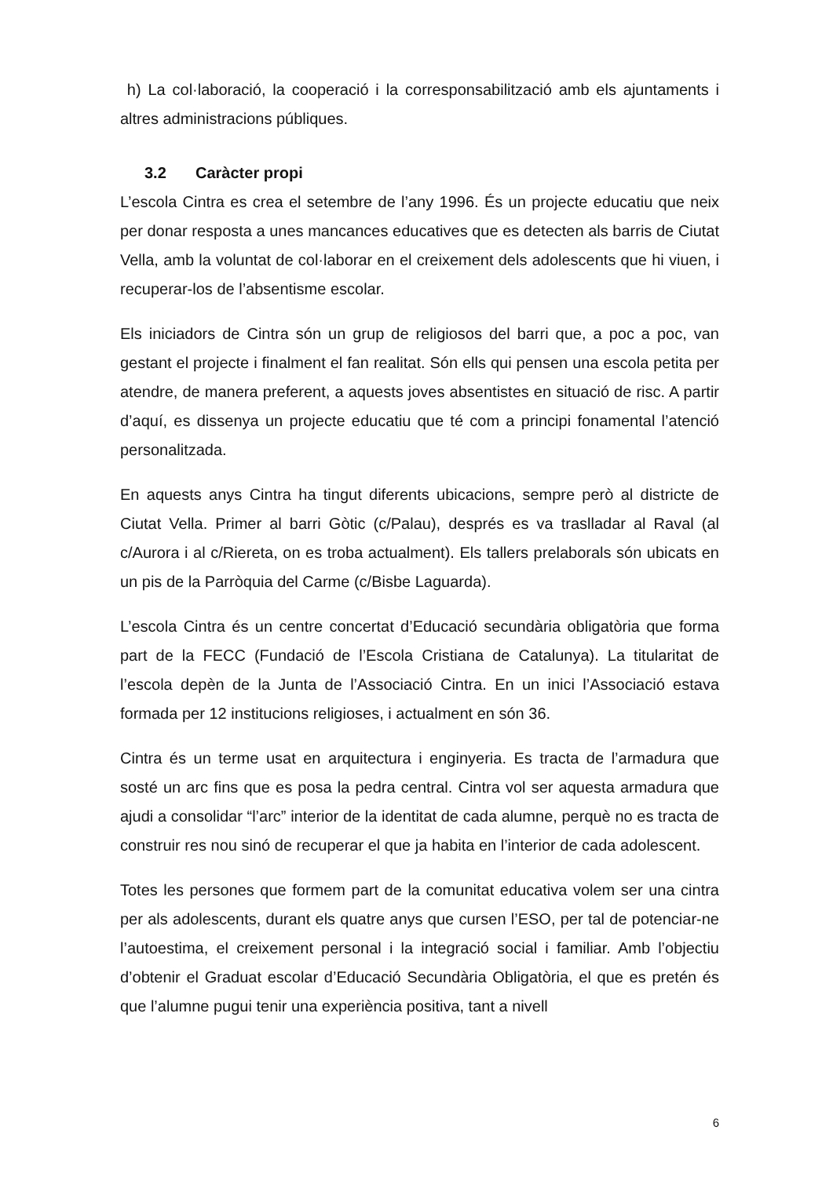h) La col·laboració, la cooperació i la corresponsabilització amb els ajuntaments i altres administracions públiques.
3.2 Caràcter propi
L’escola Cintra es crea el setembre de l’any 1996. És un projecte educatiu que neix per donar resposta a unes mancances educatives que es detecten als barris de Ciutat Vella, amb la voluntat de col·laborar en el creixement dels adolescents que hi viuen, i recuperar-los de l’absentisme escolar.
Els iniciadors de Cintra són un grup de religiosos del barri que, a poc a poc, van gestant el projecte i finalment el fan realitat. Són ells qui pensen una escola petita per atendre, de manera preferent, a aquests joves absentistes en situació de risc. A partir d’aquí, es dissenya un projecte educatiu que té com a principi fonamental l’atenció personalitzada.
En aquests anys Cintra ha tingut diferents ubicacions, sempre però al districte de Ciutat Vella. Primer al barri Gòtic (c/Palau), després es va traslladar al Raval (al c/Aurora i al c/Riereta, on es troba actualment). Els tallers prelaborals són ubicats en un pis de la Parròquia del Carme (c/Bisbe Laguarda).
L’escola Cintra és un centre concertat d’Educació secundària obligatòria que forma part de la FECC (Fundació de l’Escola Cristiana de Catalunya). La titularitat de l’escola depèn de la Junta de l’Associació Cintra. En un inici l’Associació estava formada per 12 institucions religioses, i actualment en són 36.
Cintra és un terme usat en arquitectura i enginyeria. Es tracta de l’armadura que sosté un arc fins que es posa la pedra central. Cintra vol ser aquesta armadura que ajudi a consolidar “l’arc” interior de la identitat de cada alumne, perquè no es tracta de construir res nou sinó de recuperar el que ja habita en l’interior de cada adolescent.
Totes les persones que formem part de la comunitat educativa volem ser una cintra per als adolescents, durant els quatre anys que cursen l’ESO, per tal de potenciar-ne l’autoestima, el creixement personal i la integració social i familiar. Amb l’objectiu d’obtenir el Graduat escolar d’Educació Secundària Obligatòria, el que es pretén és que l’alumne pugui tenir una experiència positiva, tant a nivell
6